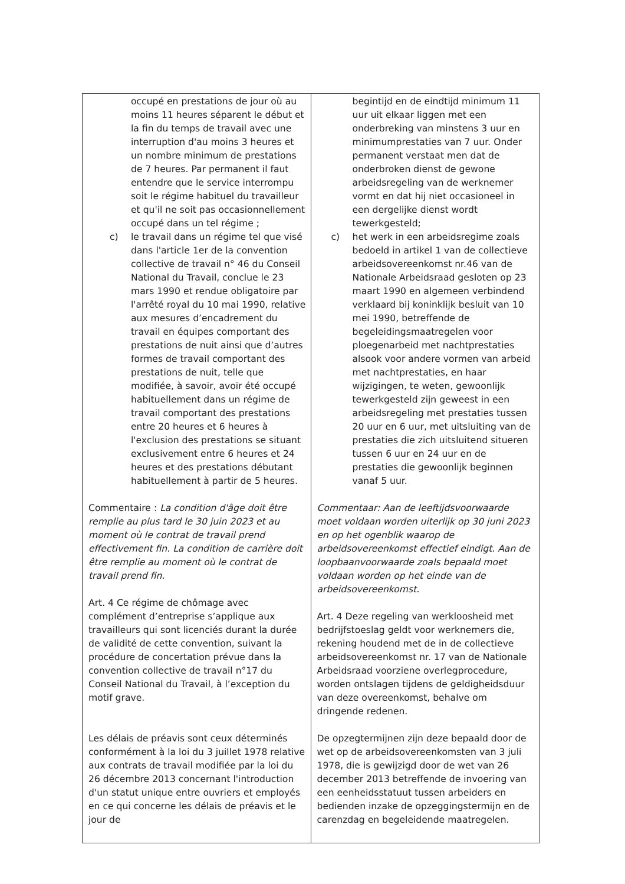| occupé en prestations de jour où au moins 11 heures séparent le début et la fin du temps de travail avec une interruption d'au moins 3 heures et un nombre minimum de prestations de 7 heures. Par permanent il faut entendre que le service interrompu soit le régime habituel du travailleur et qu'il ne soit pas occasionnellement occupé dans un tel régime ; c) le travail dans un régime tel que visé dans l'article 1er de la convention collective de travail n° 46 du Conseil National du Travail, conclue le 23 mars 1990 et rendue obligatoire par l'arrêté royal du 10 mai 1990, relative aux mesures d’encadrement du travail en équipes comportant des prestations de nuit ainsi que d’autres formes de travail comportant des prestations de nuit, telle que modifiée, à savoir, avoir été occupé habituellement dans un régime de travail comportant des prestations entre 20 heures et 6 heures à l'exclusion des prestations se situant exclusivement entre 6 heures et 24 heures et des prestations débutant habituellement à partir de 5 heures. Commentaire : La condition d'âge doit être remplie au plus tard le 30 juin 2023 et au moment où le contrat de travail prend effectivement fin. La condition de carrière doit être remplie au moment où le contrat de travail prend fin. Art. 4 Ce régime de chômage avec complément d’entreprise s’applique aux travailleurs qui sont licenciés durant la durée de validité de cette convention, suivant la procédure de concertation prévue dans la convention collective de travail n°17 du Conseil National du Travail, à l’exception du motif grave. Les délais de préavis sont ceux déterminés conformément à la loi du 3 juillet 1978 relative aux contrats de travail modifiée par la loi du 26 décembre 2013 concernant l'introduction d'un statut unique entre ouvriers et employés en ce qui concerne les délais de préavis et le jour de | begintijd en de eindtijd minimum 11 uur uit elkaar liggen met een onderbreking van minstens 3 uur en minimumprestaties van 7 uur. Onder permanent verstaat men dat de onderbroken dienst de gewone arbeidsregeling van de werknemer vormt en dat hij niet occasioneel in een dergelijke dienst wordt tewerkgesteld; c) het werk in een arbeidsregime zoals bedoeld in artikel 1 van de collectieve arbeidsovereenkomst nr.46 van de Nationale Arbeidsraad gesloten op 23 maart 1990 en algemeen verbindend verklaard bij koninklijk besluit van 10 mei 1990, betreffende de begeleidingsmaatregelen voor ploegenarbeid met nachtprestaties alsook voor andere vormen van arbeid met nachtprestaties, en haar wijzigingen, te weten, gewoonlijk tewerkgesteld zijn geweest in een arbeidsregeling met prestaties tussen 20 uur en 6 uur, met uitsluiting van de prestaties die zich uitsluitend situeren tussen 6 uur en 24 uur en de prestaties die gewoonlijk beginnen vanaf 5 uur. Commentaar: Aan de leeftijdsvoorwaarde moet voldaan worden uiterlijk op 30 juni 2023 en op het ogenblik waarop de arbeidsovereenkomst effectief eindigt. Aan de loopbaanvoorwaarde zoals bepaald moet voldaan worden op het einde van de arbeidsovereenkomst. Art. 4 Deze regeling van werkloosheid met bedrijfstoeslag geldt voor werknemers die, rekening houdend met de in de collectieve arbeidsovereenkomst nr. 17 van de Nationale Arbeidsraad voorziene overlegprocedure, worden ontslagen tijdens de geldigheidsduur van deze overeenkomst, behalve om dringende redenen. De opzegtermijnen zijn deze bepaald door de wet op de arbeidsovereenkomsten van 3 juli 1978, die is gewijzigd door de wet van 26 december 2013 betreffende de invoering van een eenheidsstatuut tussen arbeiders en bedienden inzake de opzeggingstermijn en de carenzdag en begeleidende maatregelen. |